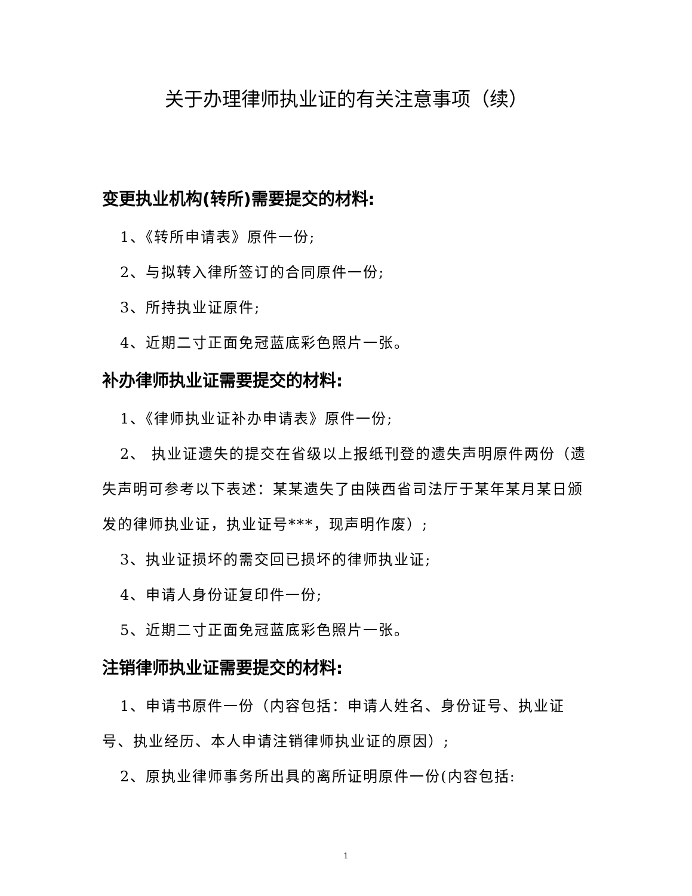关于办理律师执业证的有关注意事项（续）
变更执业机构(转所)需要提交的材料:
1、《转所申请表》原件一份;
2、与拟转入律所签订的合同原件一份;
3、所持执业证原件;
4、近期二寸正面免冠蓝底彩色照片一张。
补办律师执业证需要提交的材料:
1、《律师执业证补办申请表》原件一份;
2、 执业证遗失的提交在省级以上报纸刊登的遗失声明原件两份（遗失声明可参考以下表述：某某遗失了由陕西省司法厅于某年某月某日颁发的律师执业证，执业证号***，现声明作废）;
3、执业证损坏的需交回已损坏的律师执业证;
4、申请人身份证复印件一份;
5、近期二寸正面免冠蓝底彩色照片一张。
注销律师执业证需要提交的材料:
1、申请书原件一份（内容包括：申请人姓名、身份证号、执业证号、执业经历、本人申请注销律师执业证的原因）;
2、原执业律师事务所出具的离所证明原件一份(内容包括:
1